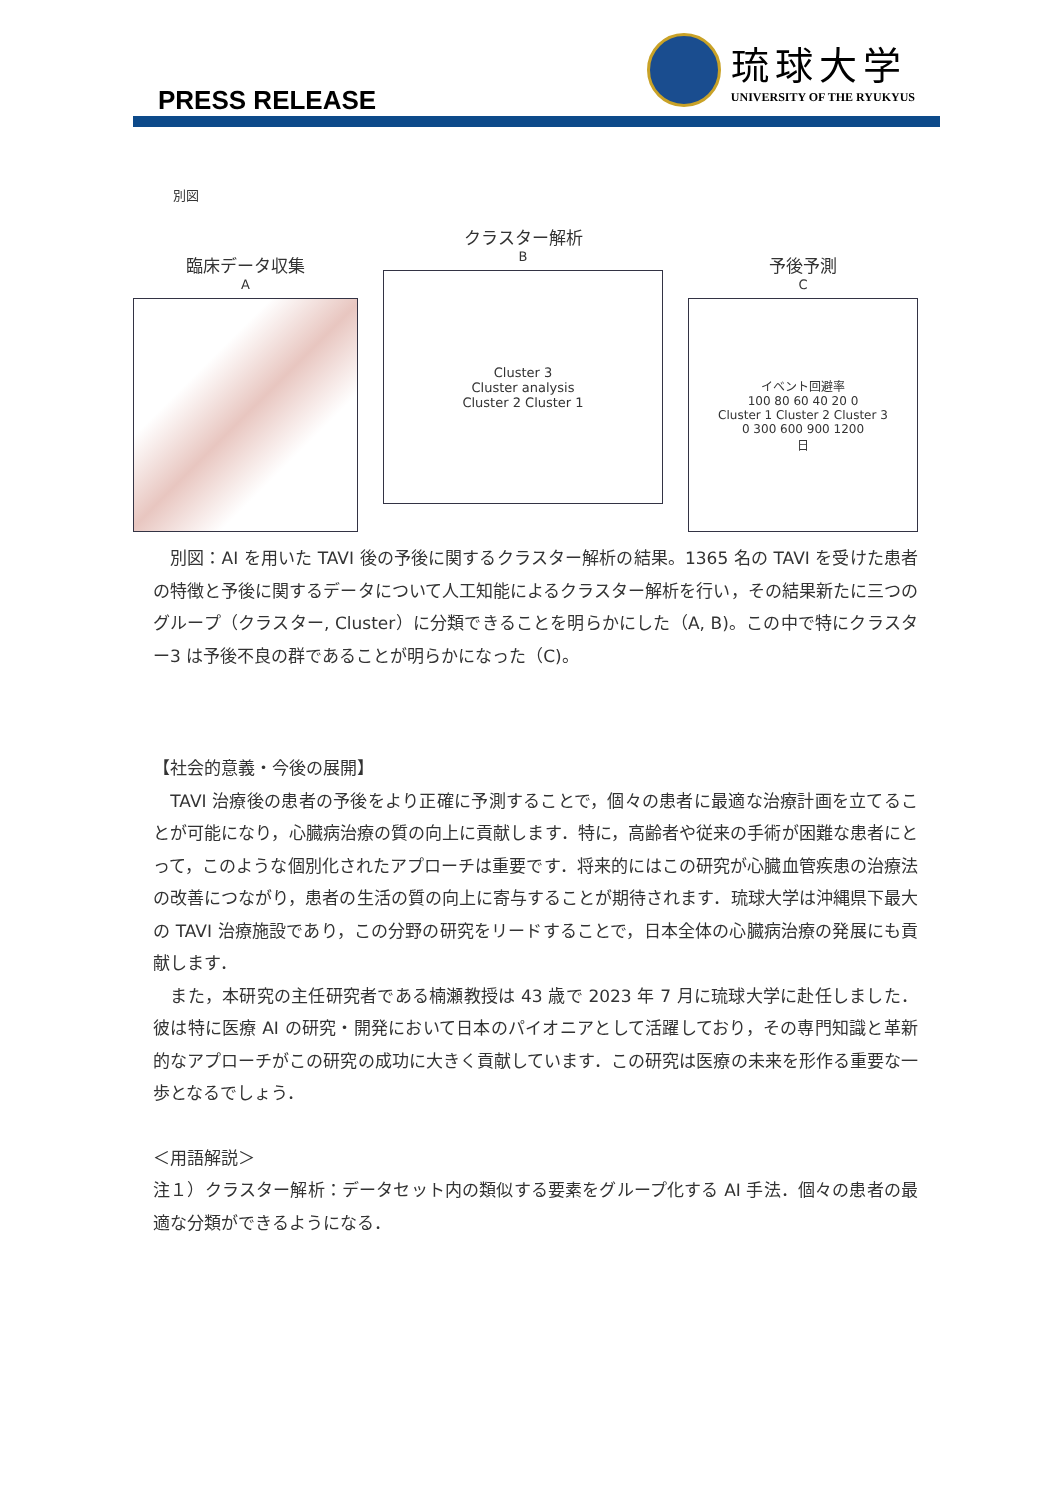PRESS RELEASE
琉球大学
UNIVERSITY OF THE RYUKYUS
別図
臨床データ収集
A
クラスター解析
B
Cluster 3
Cluster analysis
Cluster 2 Cluster 1
予後予測
C
イベント回避率
100 80 60 40 20 0
Cluster 1 Cluster 2 Cluster 3
0 300 600 900 1200
日
　別図：AI を用いた TAVI 後の予後に関するクラスター解析の結果。1365 名の TAVI を受けた患者の特徴と予後に関するデータについて人工知能によるクラスター解析を行い，その結果新たに三つのグループ（クラスター, Cluster）に分類できることを明らかにした（A, B)。この中で特にクラスター3 は予後不良の群であることが明らかになった（C)。
【社会的意義・今後の展開】
　TAVI 治療後の患者の予後をより正確に予測することで，個々の患者に最適な治療計画を立てることが可能になり，心臓病治療の質の向上に貢献します．特に，高齢者や従来の手術が困難な患者にとって，このような個別化されたアプローチは重要です．将来的にはこの研究が心臓血管疾患の治療法の改善につながり，患者の生活の質の向上に寄与することが期待されます．琉球大学は沖縄県下最大の TAVI 治療施設であり，この分野の研究をリードすることで，日本全体の心臓病治療の発展にも貢献します．
　また，本研究の主任研究者である楠瀬教授は 43 歳で 2023 年 7 月に琉球大学に赴任しました．彼は特に医療 AI の研究・開発において日本のパイオニアとして活躍しており，その専門知識と革新的なアプローチがこの研究の成功に大きく貢献しています．この研究は医療の未来を形作る重要な一歩となるでしょう．
＜用語解説＞
注１）クラスター解析：データセット内の類似する要素をグループ化する AI 手法．個々の患者の最適な分類ができるようになる．